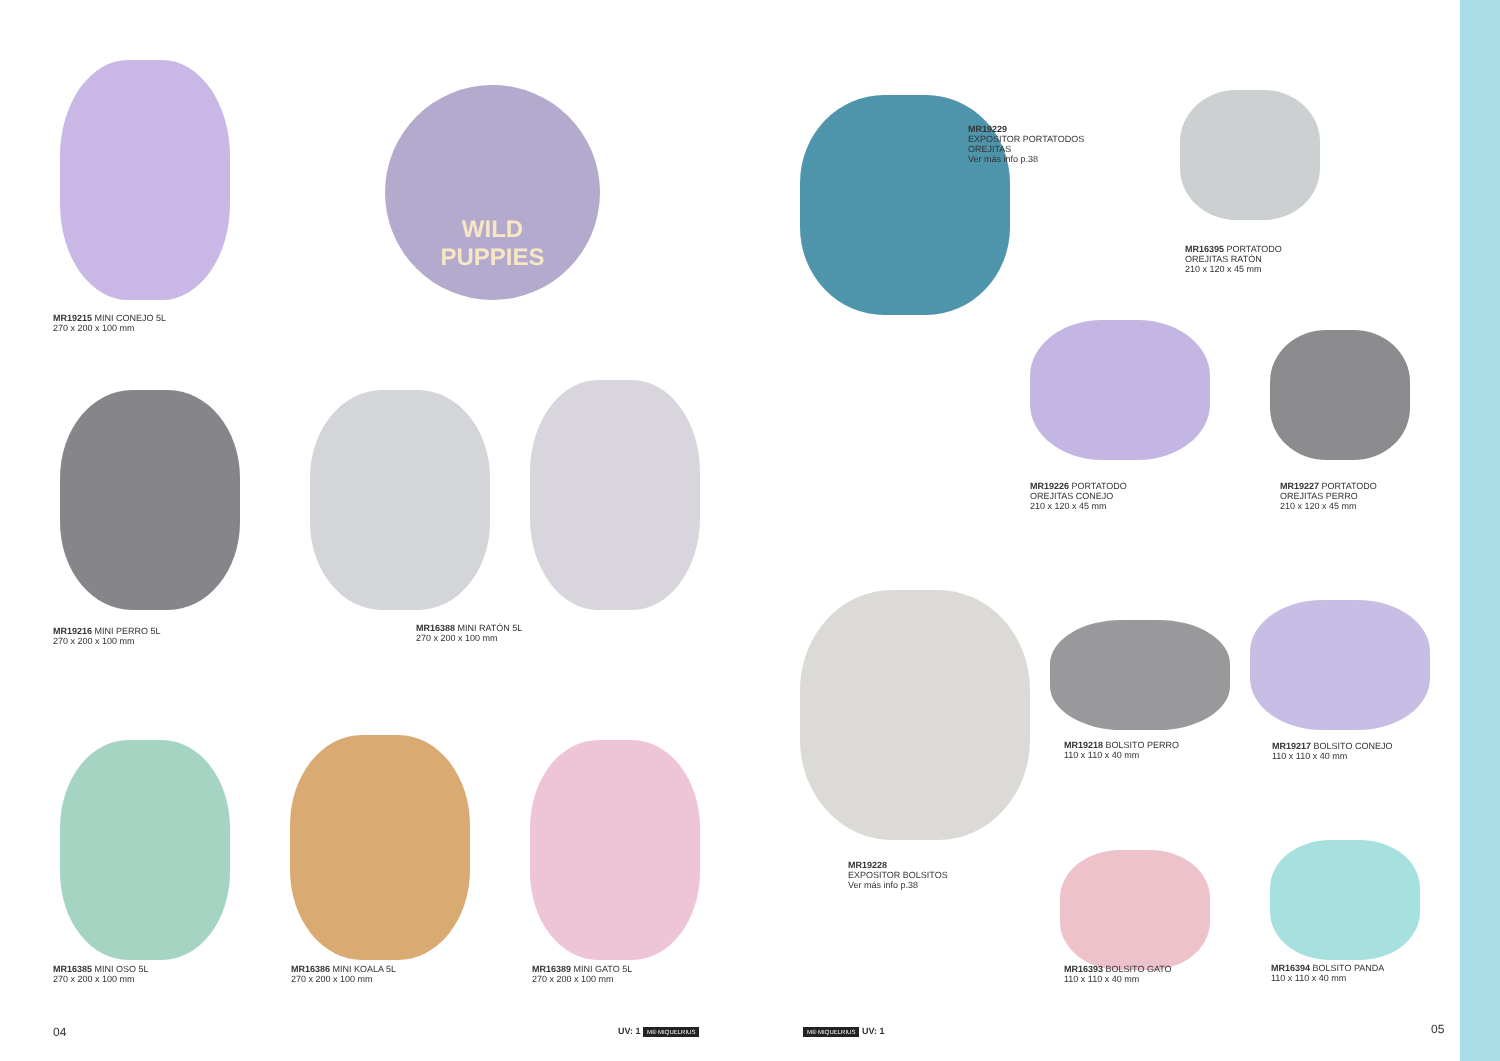WILD
PUPPIES
MR19215 MINI CONEJO 5L
270 x 200 x 100 mm
MR19229
EXPOSITOR PORTATODOS
OREJITAS
Ver más info p.38
MR16395 PORTATODO
OREJITAS RATÓN
210 x 120 x 45 mm
MR19226 PORTATODO
OREJITAS CONEJO
210 x 120 x 45 mm
MR19227 PORTATODO
OREJITAS PERRO
210 x 120 x 45 mm
MR19216 MINI PERRO 5L
270 x 200 x 100 mm
MR16388 MINI RATÓN 5L
270 x 200 x 100 mm
MR19218 BOLSITO PERRO
110 x 110 x 40 mm
MR19217 BOLSITO CONEJO
110 x 110 x 40 mm
MR19228
EXPOSITOR BOLSITOS
Ver más info p.38
MR16385 MINI OSO 5L
270 x 200 x 100 mm
MR16386 MINI KOALA 5L
270 x 200 x 100 mm
MR16389 MINI GATO 5L
270 x 200 x 100 mm
MR16393 BOLSITO GATO
110 x 110 x 40 mm
MR16394 BOLSITO PANDA
110 x 110 x 40 mm
04 UV: 1 M® MIQUELRIUS M® MIQUELRIUS UV: 1 05